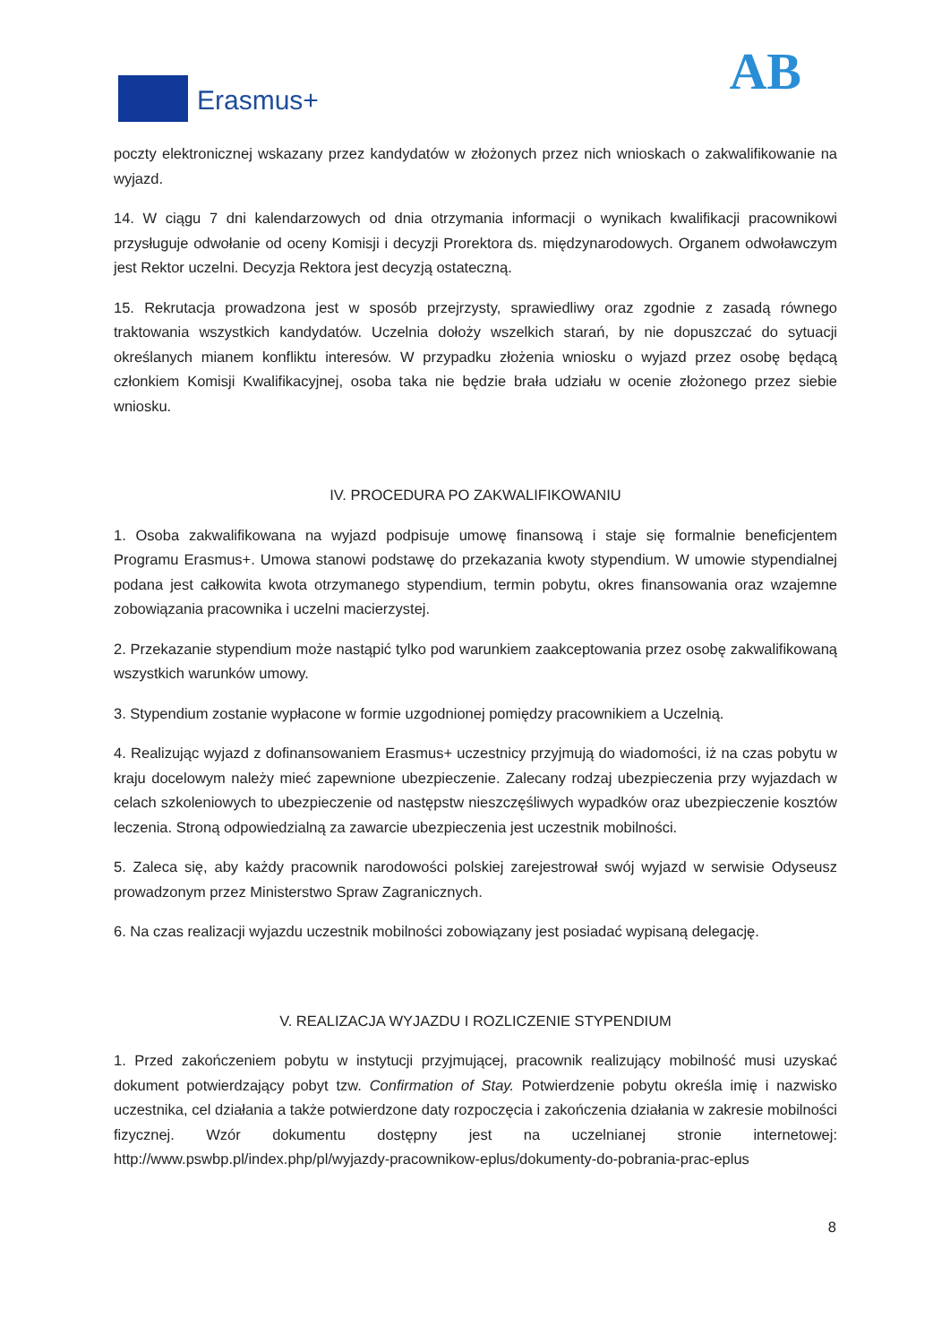Erasmus+ AB
poczty elektronicznej wskazany przez kandydatów w złożonych przez nich wnioskach o zakwalifikowanie na wyjazd.
14. W ciągu 7 dni kalendarzowych od dnia otrzymania informacji o wynikach kwalifikacji pracownikowi przysługuje odwołanie od oceny Komisji i decyzji Prorektora ds. międzynarodowych. Organem odwoławczym jest Rektor uczelni. Decyzja Rektora jest decyzją ostateczną.
15. Rekrutacja prowadzona jest w sposób przejrzysty, sprawiedliwy oraz zgodnie z zasadą równego traktowania wszystkich kandydatów. Uczelnia dołoży wszelkich starań, by nie dopuszczać do sytuacji określanych mianem konfliktu interesów. W przypadku złożenia wniosku o wyjazd przez osobę będącą członkiem Komisji Kwalifikacyjnej, osoba taka nie będzie brała udziału w ocenie złożonego przez siebie wniosku.
IV. PROCEDURA PO ZAKWALIFIKOWANIU
1. Osoba zakwalifikowana na wyjazd podpisuje umowę finansową i staje się formalnie beneficjentem Programu Erasmus+. Umowa stanowi podstawę do przekazania kwoty stypendium. W umowie stypendialnej podana jest całkowita kwota otrzymanego stypendium, termin pobytu, okres finansowania oraz wzajemne zobowiązania pracownika i uczelni macierzystej.
2. Przekazanie stypendium może nastąpić tylko pod warunkiem zaakceptowania przez osobę zakwalifikowaną wszystkich warunków umowy.
3. Stypendium zostanie wypłacone w formie uzgodnionej pomiędzy pracownikiem a Uczelnią.
4. Realizując wyjazd z dofinansowaniem Erasmus+ uczestnicy przyjmują do wiadomości, iż na czas pobytu w kraju docelowym należy mieć zapewnione ubezpieczenie. Zalecany rodzaj ubezpieczenia przy wyjazdach w celach szkoleniowych to ubezpieczenie od następstw nieszczęśliwych wypadków oraz ubezpieczenie kosztów leczenia. Stroną odpowiedzialną za zawarcie ubezpieczenia jest uczestnik mobilności.
5. Zaleca się, aby każdy pracownik narodowości polskiej zarejestrował swój wyjazd w serwisie Odyseusz prowadzonym przez Ministerstwo Spraw Zagranicznych.
6. Na czas realizacji wyjazdu uczestnik mobilności zobowiązany jest posiadać wypisaną delegację.
V. REALIZACJA WYJAZDU I ROZLICZENIE STYPENDIUM
1. Przed zakończeniem pobytu w instytucji przyjmującej, pracownik realizujący mobilność musi uzyskać dokument potwierdzający pobyt tzw. Confirmation of Stay. Potwierdzenie pobytu określa imię i nazwisko uczestnika, cel działania a także potwierdzone daty rozpoczęcia i zakończenia działania w zakresie mobilności fizycznej. Wzór dokumentu dostępny jest na uczelnianej stronie internetowej: http://www.pswbp.pl/index.php/pl/wyjazdy-pracownikow-eplus/dokumenty-do-pobrania-prac-eplus
8